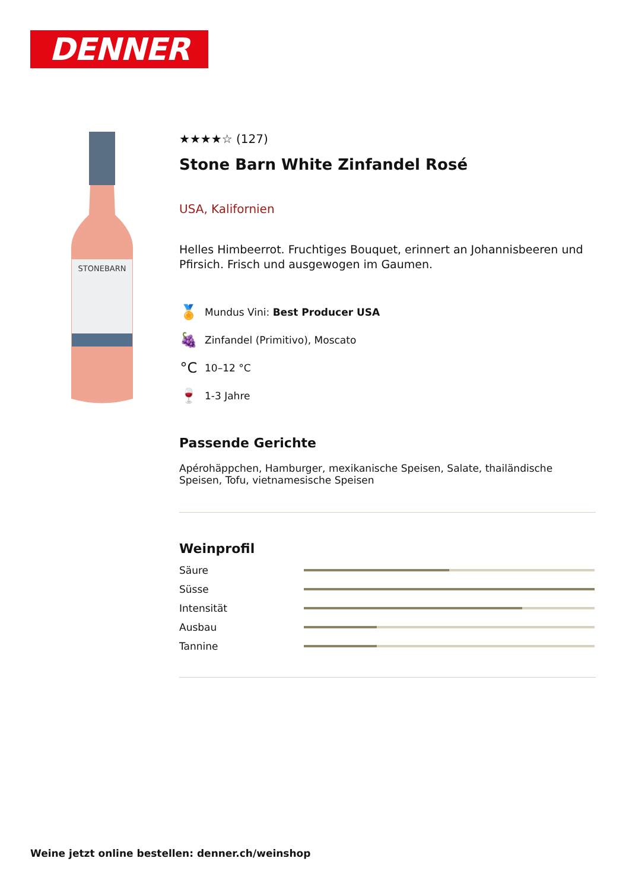DENNER
STONEBARN
★★★★☆ (127)
Stone Barn White Zinfandel Rosé
USA, Kalifornien
Helles Himbeerrot. Fruchtiges Bouquet, erinnert an Johannisbeeren und Pfirsich. Frisch und ausgewogen im Gaumen.
🏅
Mundus Vini: Best Producer USA
🍇
Zinfandel (Primitivo), Moscato
°C
10–12 °C
🍷
1-3 Jahre
Passende Gerichte
Apérohäppchen, Hamburger, mexikanische Speisen, Salate, thailändische Speisen, Tofu, vietnamesische Speisen
Weinprofil
Säure
Süsse
Intensität
Ausbau
Tannine
Weine jetzt online bestellen: denner.ch/weinshop